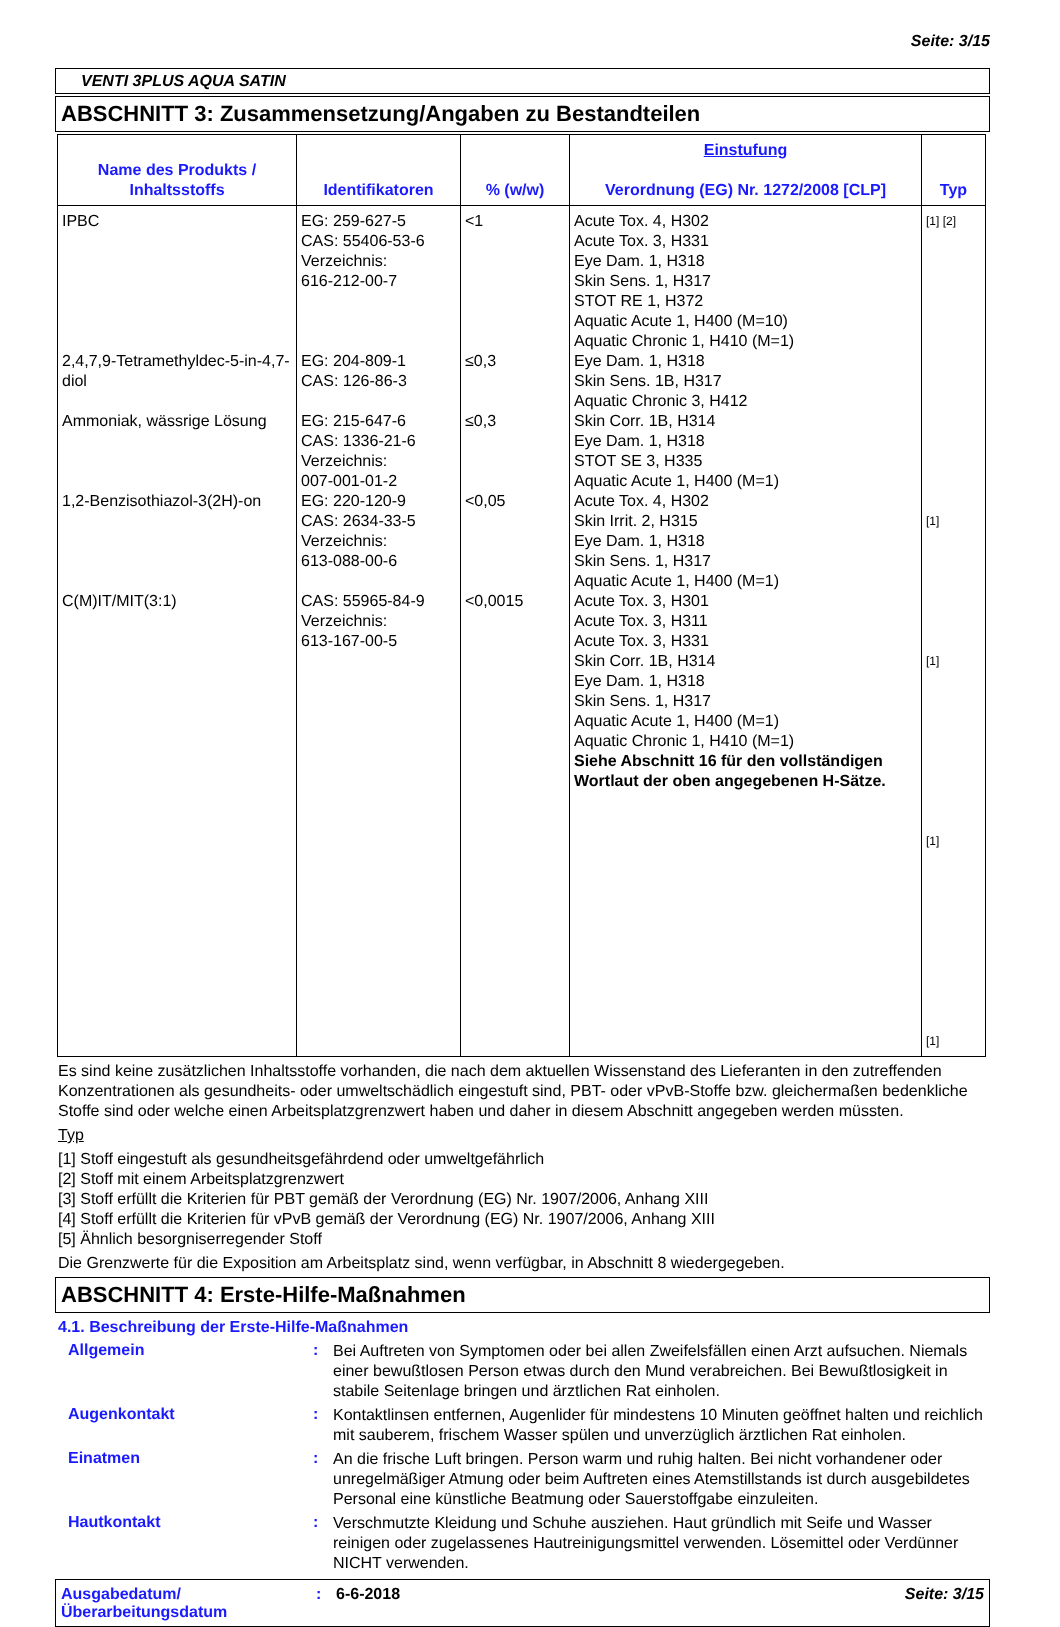Seite: 3/15
VENTI 3PLUS AQUA SATIN
ABSCHNITT 3: Zusammensetzung/Angaben zu Bestandteilen
| Name des Produkts / Inhaltsstoffs | Identifikatoren | % (w/w) | Einstufung Verordnung (EG) Nr. 1272/2008 [CLP] | Typ |
| --- | --- | --- | --- | --- |
| IPBC 2,4,7,9-Tetramethyldec-5-in-4,7-diol Ammoniak, wässrige Lösung 1,2-Benzisothiazol-3(2H)-on C(M)IT/MIT(3:1) | EG: 259-627-5 CAS: 55406-53-6 Verzeichnis: 616-212-00-7 EG: 204-809-1 CAS: 126-86-3 EG: 215-647-6 CAS: 1336-21-6 Verzeichnis: 007-001-01-2 EG: 220-120-9 CAS: 2634-33-5 Verzeichnis: 613-088-00-6 CAS: 55965-84-9 Verzeichnis: 613-167-00-5 | <1 ≤0,3 ≤0,3 <0,05 <0,0015 | Acute Tox. 4, H302 Acute Tox. 3, H331 Eye Dam. 1, H318 Skin Sens. 1, H317 STOT RE 1, H372 Aquatic Acute 1, H400 (M=10) Aquatic Chronic 1, H410 (M=1) Eye Dam. 1, H318 Skin Sens. 1B, H317 Aquatic Chronic 3, H412 Skin Corr. 1B, H314 Eye Dam. 1, H318 STOT SE 3, H335 Aquatic Acute 1, H400 (M=1) Acute Tox. 4, H302 Skin Irrit. 2, H315 Eye Dam. 1, H318 Skin Sens. 1, H317 Aquatic Acute 1, H400 (M=1) Acute Tox. 3, H301 Acute Tox. 3, H311 Acute Tox. 3, H331 Skin Corr. 1B, H314 Eye Dam. 1, H318 Skin Sens. 1, H317 Aquatic Acute 1, H400 (M=1) Aquatic Chronic 1, H410 (M=1) Siehe Abschnitt 16 für den vollständigen Wortlaut der oben angegebenen H-Sätze. | [1] [2] [1] [1] [1] [1] |
Es sind keine zusätzlichen Inhaltsstoffe vorhanden, die nach dem aktuellen Wissenstand des Lieferanten in den zutreffenden Konzentrationen als gesundheits- oder umweltschädlich eingestuft sind, PBT- oder vPvB-Stoffe bzw. gleichermaßen bedenkliche Stoffe sind oder welche einen Arbeitsplatzgrenzwert haben und daher in diesem Abschnitt angegeben werden müssten.
Typ
[1] Stoff eingestuft als gesundheitsgefährdend oder umweltgefährlich
[2] Stoff mit einem Arbeitsplatzgrenzwert
[3] Stoff erfüllt die Kriterien für PBT gemäß der Verordnung (EG) Nr. 1907/2006, Anhang XIII
[4] Stoff erfüllt die Kriterien für vPvB gemäß der Verordnung (EG) Nr. 1907/2006, Anhang XIII
[5] Ähnlich besorgniserregender Stoff
Die Grenzwerte für die Exposition am Arbeitsplatz sind, wenn verfügbar, in Abschnitt 8 wiedergegeben.
ABSCHNITT 4: Erste-Hilfe-Maßnahmen
4.1. Beschreibung der Erste-Hilfe-Maßnahmen
Allgemein :
Bei Auftreten von Symptomen oder bei allen Zweifelsfällen einen Arzt aufsuchen. Niemals einer bewußtlosen Person etwas durch den Mund verabreichen. Bei Bewußtlosigkeit in stabile Seitenlage bringen und ärztlichen Rat einholen.
Augenkontakt :
Kontaktlinsen entfernen, Augenlider für mindestens 10 Minuten geöffnet halten und reichlich mit sauberem, frischem Wasser spülen und unverzüglich ärztlichen Rat einholen.
Einatmen :
An die frische Luft bringen. Person warm und ruhig halten. Bei nicht vorhandener oder unregelmäßiger Atmung oder beim Auftreten eines Atemstillstands ist durch ausgebildetes Personal eine künstliche Beatmung oder Sauerstoffgabe einzuleiten.
Hautkontakt :
Verschmutzte Kleidung und Schuhe ausziehen. Haut gründlich mit Seife und Wasser reinigen oder zugelassenes Hautreinigungsmittel verwenden. Lösemittel oder Verdünner NICHT verwenden.
Ausgabedatum/ Überarbeitungsdatum
: 6-6-2018 Seite: 3/15